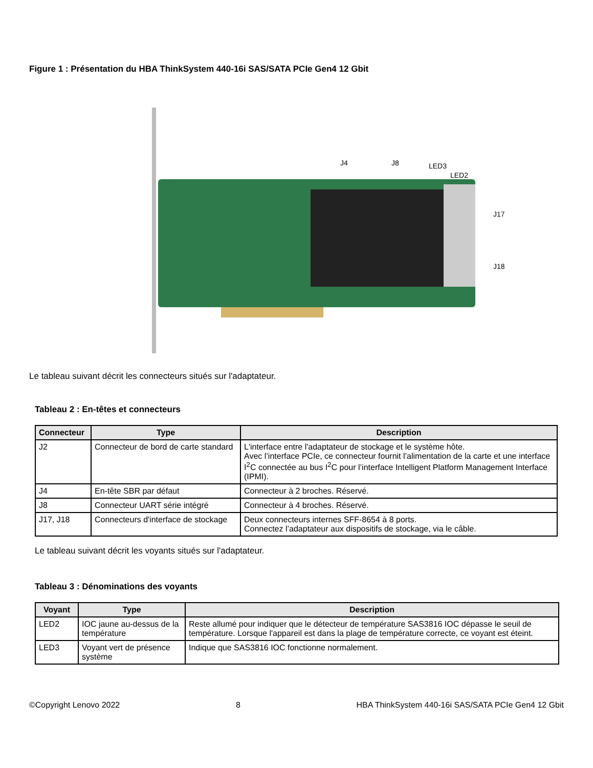Figure 1 : Présentation du HBA ThinkSystem 440-16i SAS/SATA PCIe Gen4 12 Gbit
J4 J8 LED3
LED2
J17
J18
Le tableau suivant décrit les connecteurs situés sur l'adaptateur.
Tableau 2 : En-têtes et connecteurs
| Connecteur | Type | Description |
| --- | --- | --- |
| J2 | Connecteur de bord de carte standard | L'interface entre l'adaptateur de stockage et le système hôte. Avec l’interface PCIe, ce connecteur fournit l’alimentation de la carte et une interface I<sup>2</sup>C connectée au bus I<sup>2</sup>C pour l’interface Intelligent Platform Management Interface (IPMI). |
| J4 | En-tête SBR par défaut | Connecteur à 2 broches. Réservé. |
| J8 | Connecteur UART série intégré | Connecteur à 4 broches. Réservé. |
| J17, J18 | Connecteurs d'interface de stockage | Deux connecteurs internes SFF-8654 à 8 ports. Connectez l’adaptateur aux dispositifs de stockage, via le câble. |
Le tableau suivant décrit les voyants situés sur l'adaptateur.
Tableau 3 : Dénominations des voyants
| Voyant | Type | Description |
| --- | --- | --- |
| LED2 | IOC jaune au-dessus de la température | Reste allumé pour indiquer que le détecteur de température SAS3816 IOC dépasse le seuil de température. Lorsque l'appareil est dans la plage de température correcte, ce voyant est éteint. |
| LED3 | Voyant vert de présence système | Indique que SAS3816 IOC fonctionne normalement. |
©Copyright Lenovo 2022 8 HBA ThinkSystem 440-16i SAS/SATA PCIe Gen4 12 Gbit